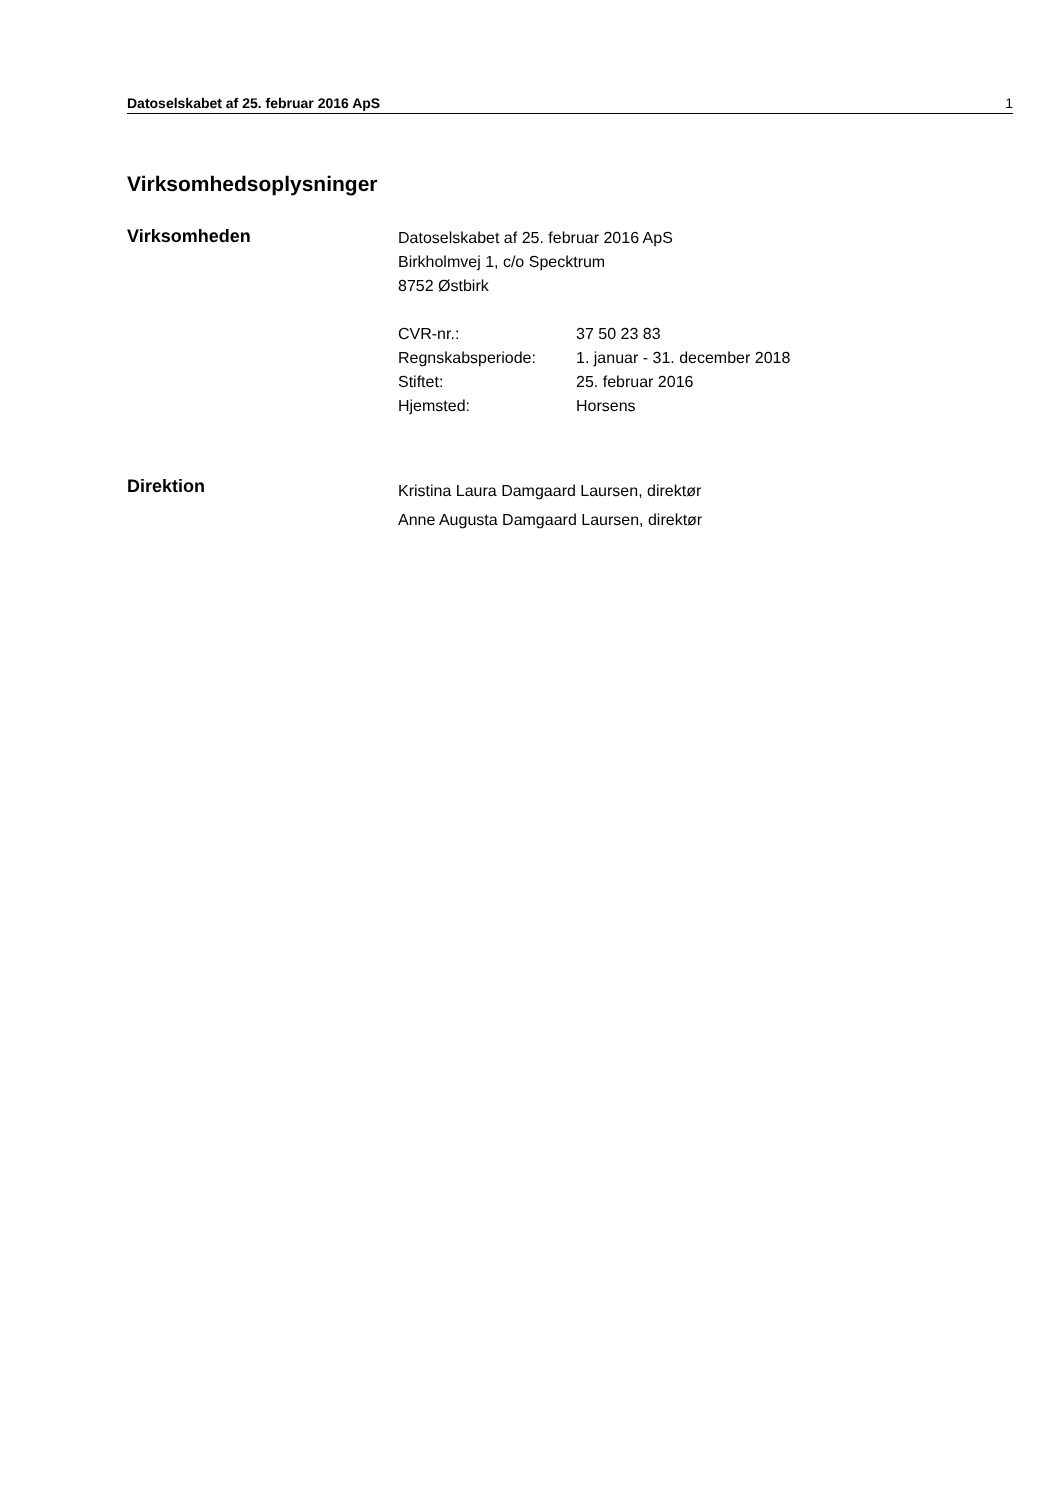Datoselskabet af 25. februar 2016 ApS 1
Virksomhedsoplysninger
Virksomheden
Datoselskabet af 25. februar 2016 ApS
Birkholmvej 1, c/o Specktrum
8752 Østbirk
| CVR-nr.: | 37 50 23 83 |
| Regnskabsperiode: | 1. januar - 31. december 2018 |
| Stiftet: | 25. februar 2016 |
| Hjemsted: | Horsens |
Direktion
Kristina Laura Damgaard Laursen, direktør
Anne Augusta Damgaard Laursen, direktør